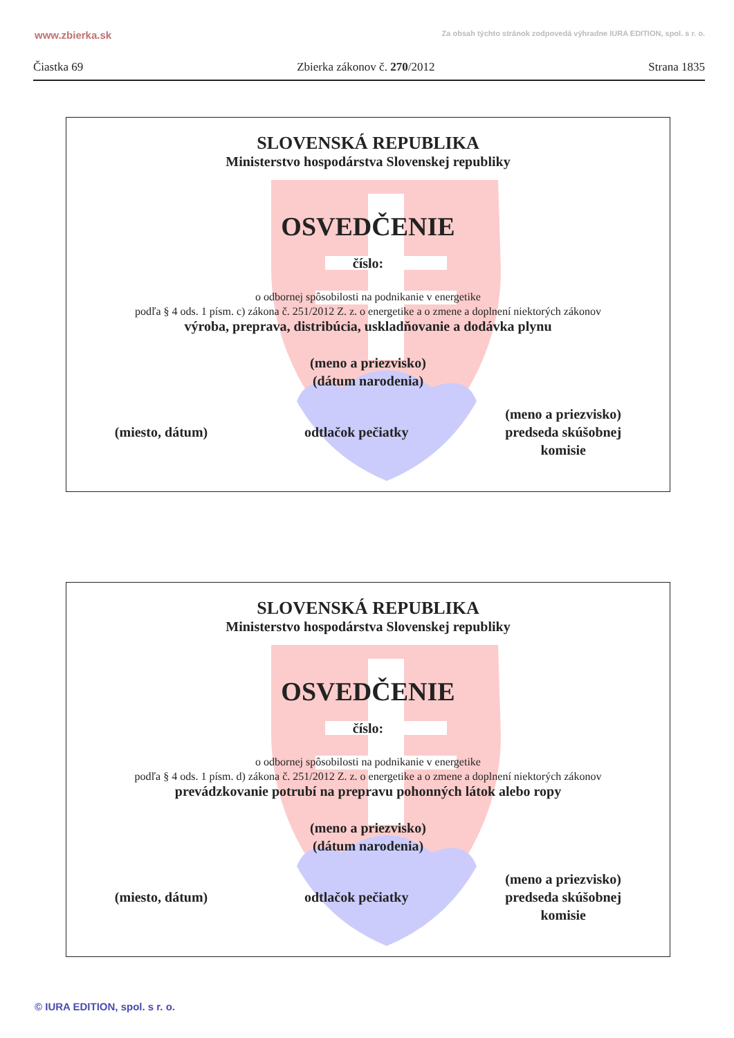www.zbierka.sk Za obsah týchto stránok zodpovedá výhradne IURA EDITION, spol. s r. o.
Čiastka 69 Zbierka zákonov č. 270/2012 Strana 1835
SLOVENSKÁ REPUBLIKA
Ministerstvo hospodárstva Slovenskej republiky
OSVEDČENIE
číslo:
o odbornej spôsobilosti na podnikanie v energetike
podľa § 4 ods. 1 písm. c) zákona č. 251/2012 Z. z. o energetike a o zmene a doplnení niektorých zákonov
výroba, preprava, distribúcia, uskladňovanie a dodávka plynu
(meno a priezvisko)
(dátum narodenia)
(miesto, dátum) odtlačok pečiatky (meno a priezvisko)
predseda skúšobnej
komisie
SLOVENSKÁ REPUBLIKA
Ministerstvo hospodárstva Slovenskej republiky
OSVEDČENIE
číslo:
o odbornej spôsobilosti na podnikanie v energetike
podľa § 4 ods. 1 písm. d) zákona č. 251/2012 Z. z. o energetike a o zmene a doplnení niektorých zákonov
prevádzkovanie potrubí na prepravu pohonných látok alebo ropy
(meno a priezvisko)
(dátum narodenia)
(miesto, dátum) odtlačok pečiatky (meno a priezvisko)
predseda skúšobnej
komisie
© IURA EDITION, spol. s r. o.